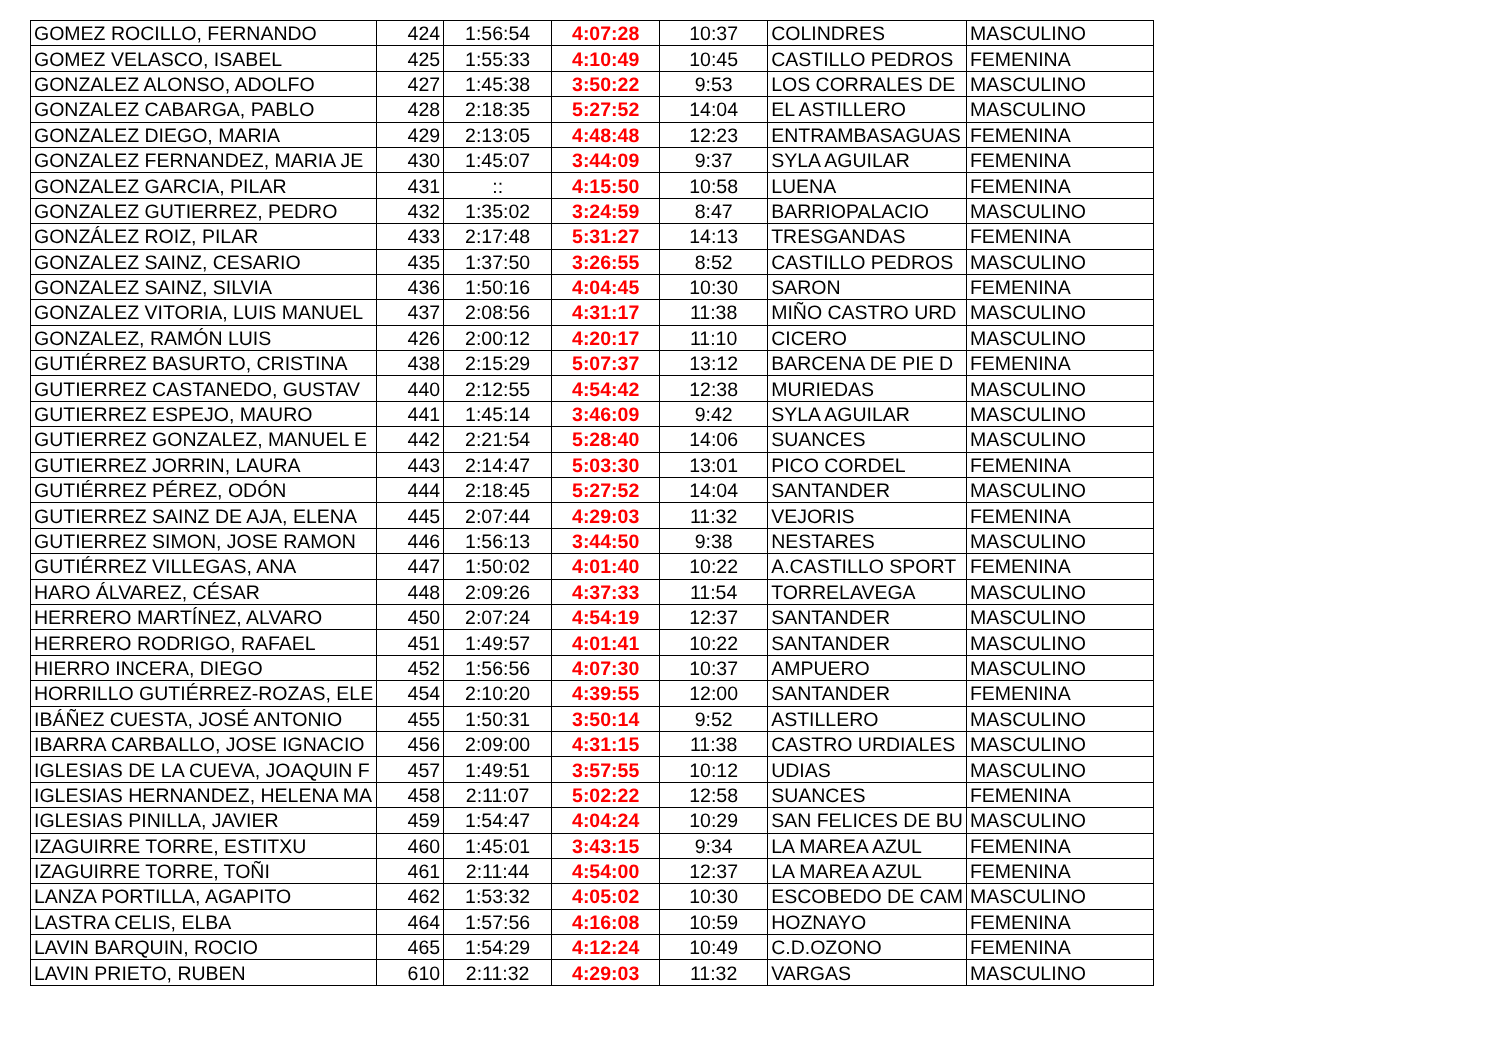| GOMEZ ROCILLO, FERNANDO | 424 | 1:56:54 | 4:07:28 | 10:37 | COLINDRES | MASCULINO |
| GOMEZ VELASCO, ISABEL | 425 | 1:55:33 | 4:10:49 | 10:45 | CASTILLO PEDROS | FEMENINA |
| GONZALEZ ALONSO, ADOLFO | 427 | 1:45:38 | 3:50:22 | 9:53 | LOS CORRALES DE | MASCULINO |
| GONZALEZ CABARGA, PABLO | 428 | 2:18:35 | 5:27:52 | 14:04 | EL ASTILLERO | MASCULINO |
| GONZALEZ DIEGO, MARIA | 429 | 2:13:05 | 4:48:48 | 12:23 | ENTRAMBASAGUAS | FEMENINA |
| GONZALEZ FERNANDEZ, MARIA JE | 430 | 1:45:07 | 3:44:09 | 9:37 | SYLA AGUILAR | FEMENINA |
| GONZALEZ GARCIA, PILAR | 431 | :: | 4:15:50 | 10:58 | LUENA | FEMENINA |
| GONZALEZ GUTIERREZ, PEDRO | 432 | 1:35:02 | 3:24:59 | 8:47 | BARRIOPALACIO | MASCULINO |
| GONZÁLEZ ROIZ, PILAR | 433 | 2:17:48 | 5:31:27 | 14:13 | TRESGANDAS | FEMENINA |
| GONZALEZ SAINZ, CESARIO | 435 | 1:37:50 | 3:26:55 | 8:52 | CASTILLO PEDROS | MASCULINO |
| GONZALEZ SAINZ, SILVIA | 436 | 1:50:16 | 4:04:45 | 10:30 | SARON | FEMENINA |
| GONZALEZ VITORIA, LUIS MANUEL | 437 | 2:08:56 | 4:31:17 | 11:38 | MIÑO CASTRO URD | MASCULINO |
| GONZALEZ, RAMÓN LUIS | 426 | 2:00:12 | 4:20:17 | 11:10 | CICERO | MASCULINO |
| GUTIÉRREZ BASURTO, CRISTINA | 438 | 2:15:29 | 5:07:37 | 13:12 | BARCENA DE PIE D | FEMENINA |
| GUTIERREZ CASTANEDO, GUSTAV | 440 | 2:12:55 | 4:54:42 | 12:38 | MURIEDAS | MASCULINO |
| GUTIERREZ ESPEJO, MAURO | 441 | 1:45:14 | 3:46:09 | 9:42 | SYLA AGUILAR | MASCULINO |
| GUTIERREZ GONZALEZ, MANUEL E | 442 | 2:21:54 | 5:28:40 | 14:06 | SUANCES | MASCULINO |
| GUTIERREZ JORRIN, LAURA | 443 | 2:14:47 | 5:03:30 | 13:01 | PICO CORDEL | FEMENINA |
| GUTIÉRREZ PÉREZ, ODÓN | 444 | 2:18:45 | 5:27:52 | 14:04 | SANTANDER | MASCULINO |
| GUTIERREZ SAINZ DE AJA, ELENA | 445 | 2:07:44 | 4:29:03 | 11:32 | VEJORIS | FEMENINA |
| GUTIERREZ SIMON, JOSE RAMON | 446 | 1:56:13 | 3:44:50 | 9:38 | NESTARES | MASCULINO |
| GUTIÉRREZ VILLEGAS, ANA | 447 | 1:50:02 | 4:01:40 | 10:22 | A.CASTILLO SPORT | FEMENINA |
| HARO ÁLVAREZ, CÉSAR | 448 | 2:09:26 | 4:37:33 | 11:54 | TORRELAVEGA | MASCULINO |
| HERRERO MARTÍNEZ, ALVARO | 450 | 2:07:24 | 4:54:19 | 12:37 | SANTANDER | MASCULINO |
| HERRERO RODRIGO, RAFAEL | 451 | 1:49:57 | 4:01:41 | 10:22 | SANTANDER | MASCULINO |
| HIERRO INCERA, DIEGO | 452 | 1:56:56 | 4:07:30 | 10:37 | AMPUERO | MASCULINO |
| HORRILLO GUTIÉRREZ-ROZAS, ELE | 454 | 2:10:20 | 4:39:55 | 12:00 | SANTANDER | FEMENINA |
| IBÁÑEZ CUESTA, JOSÉ ANTONIO | 455 | 1:50:31 | 3:50:14 | 9:52 | ASTILLERO | MASCULINO |
| IBARRA CARBALLO, JOSE IGNACIO | 456 | 2:09:00 | 4:31:15 | 11:38 | CASTRO URDIALES | MASCULINO |
| IGLESIAS DE LA CUEVA, JOAQUIN F | 457 | 1:49:51 | 3:57:55 | 10:12 | UDIAS | MASCULINO |
| IGLESIAS HERNANDEZ, HELENA MA | 458 | 2:11:07 | 5:02:22 | 12:58 | SUANCES | FEMENINA |
| IGLESIAS PINILLA, JAVIER | 459 | 1:54:47 | 4:04:24 | 10:29 | SAN FELICES DE BU | MASCULINO |
| IZAGUIRRE TORRE, ESTITXU | 460 | 1:45:01 | 3:43:15 | 9:34 | LA MAREA AZUL | FEMENINA |
| IZAGUIRRE TORRE, TOÑI | 461 | 2:11:44 | 4:54:00 | 12:37 | LA MAREA AZUL | FEMENINA |
| LANZA PORTILLA, AGAPITO | 462 | 1:53:32 | 4:05:02 | 10:30 | ESCOBEDO DE CAM | MASCULINO |
| LASTRA CELIS, ELBA | 464 | 1:57:56 | 4:16:08 | 10:59 | HOZNAYO | FEMENINA |
| LAVIN BARQUIN, ROCIO | 465 | 1:54:29 | 4:12:24 | 10:49 | C.D.OZONO | FEMENINA |
| LAVIN PRIETO, RUBEN | 610 | 2:11:32 | 4:29:03 | 11:32 | VARGAS | MASCULINO |